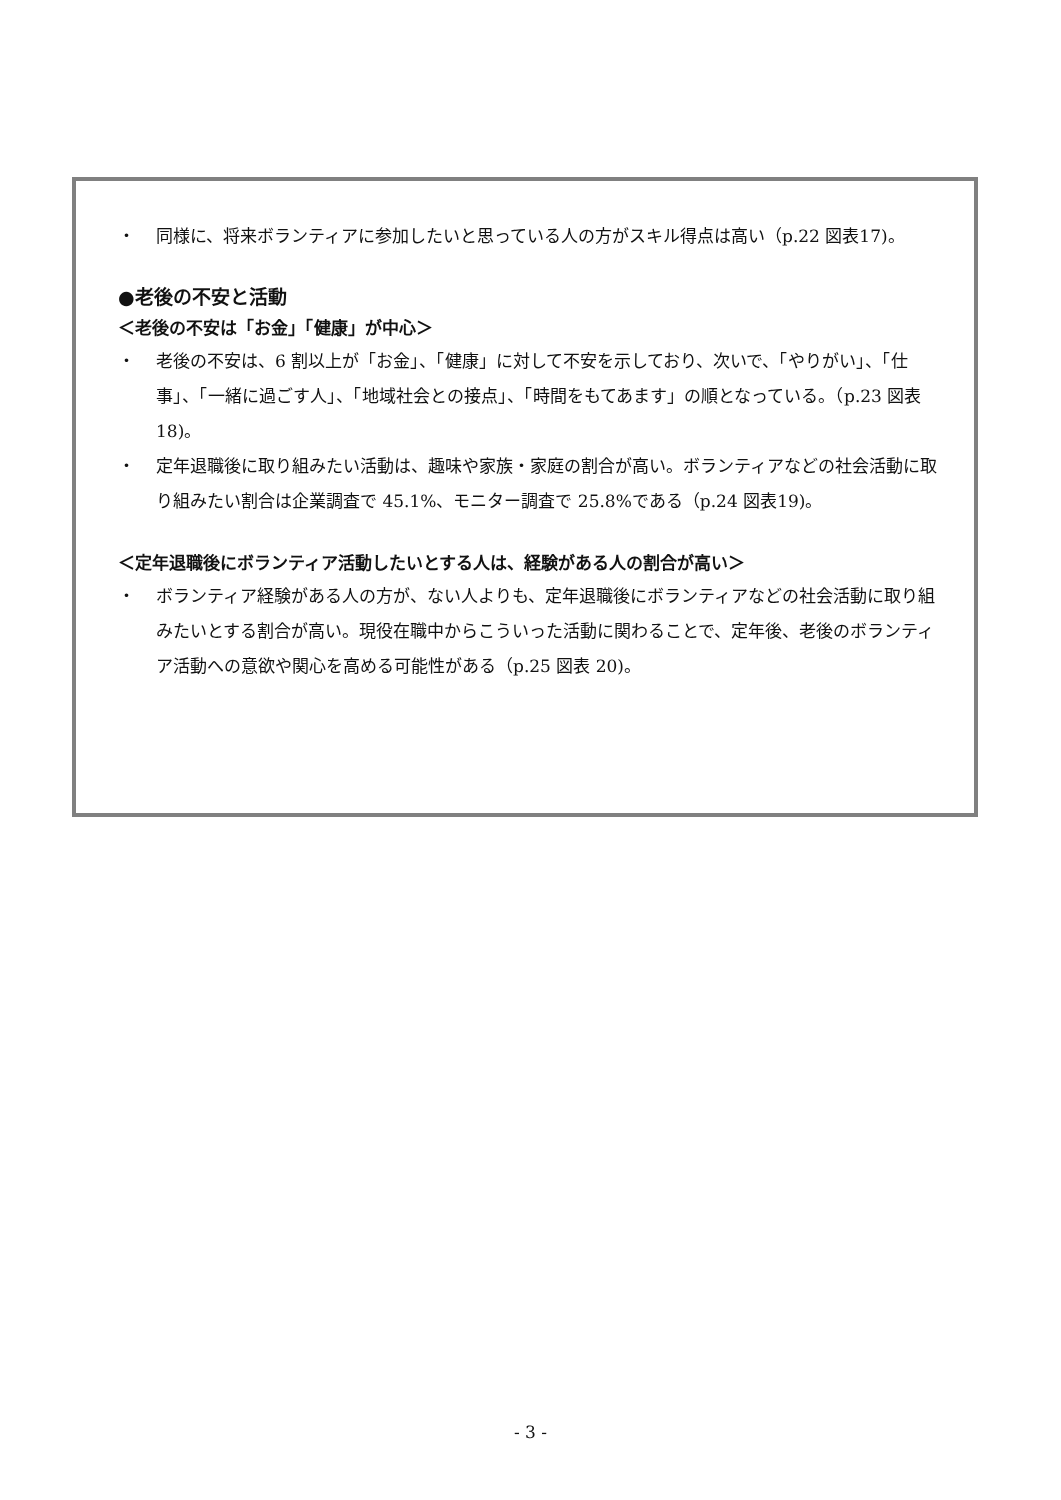・ 同様に、将来ボランティアに参加したいと思っている人の方がスキル得点は高い（p.22 図表17)。
●老後の不安と活動
＜老後の不安は「お金」「健康」が中心＞
・ 老後の不安は、6 割以上が「お金」、「健康」に対して不安を示しており、次いで、「やりがい」、「仕事」、「一緒に過ごす人」、「地域社会との接点」、「時間をもてあます」の順となっている。（p.23 図表 18)。
・ 定年退職後に取り組みたい活動は、趣味や家族・家庭の割合が高い。ボランティアなどの社会活動に取り組みたい割合は企業調査で 45.1%、モニター調査で 25.8%である（p.24 図表19)。
＜定年退職後にボランティア活動したいとする人は、経験がある人の割合が高い＞
・ ボランティア経験がある人の方が、ない人よりも、定年退職後にボランティアなどの社会活動に取り組みたいとする割合が高い。現役在職中からこういった活動に関わることで、定年後、老後のボランティア活動への意欲や関心を高める可能性がある（p.25 図表 20)。
- 3 -